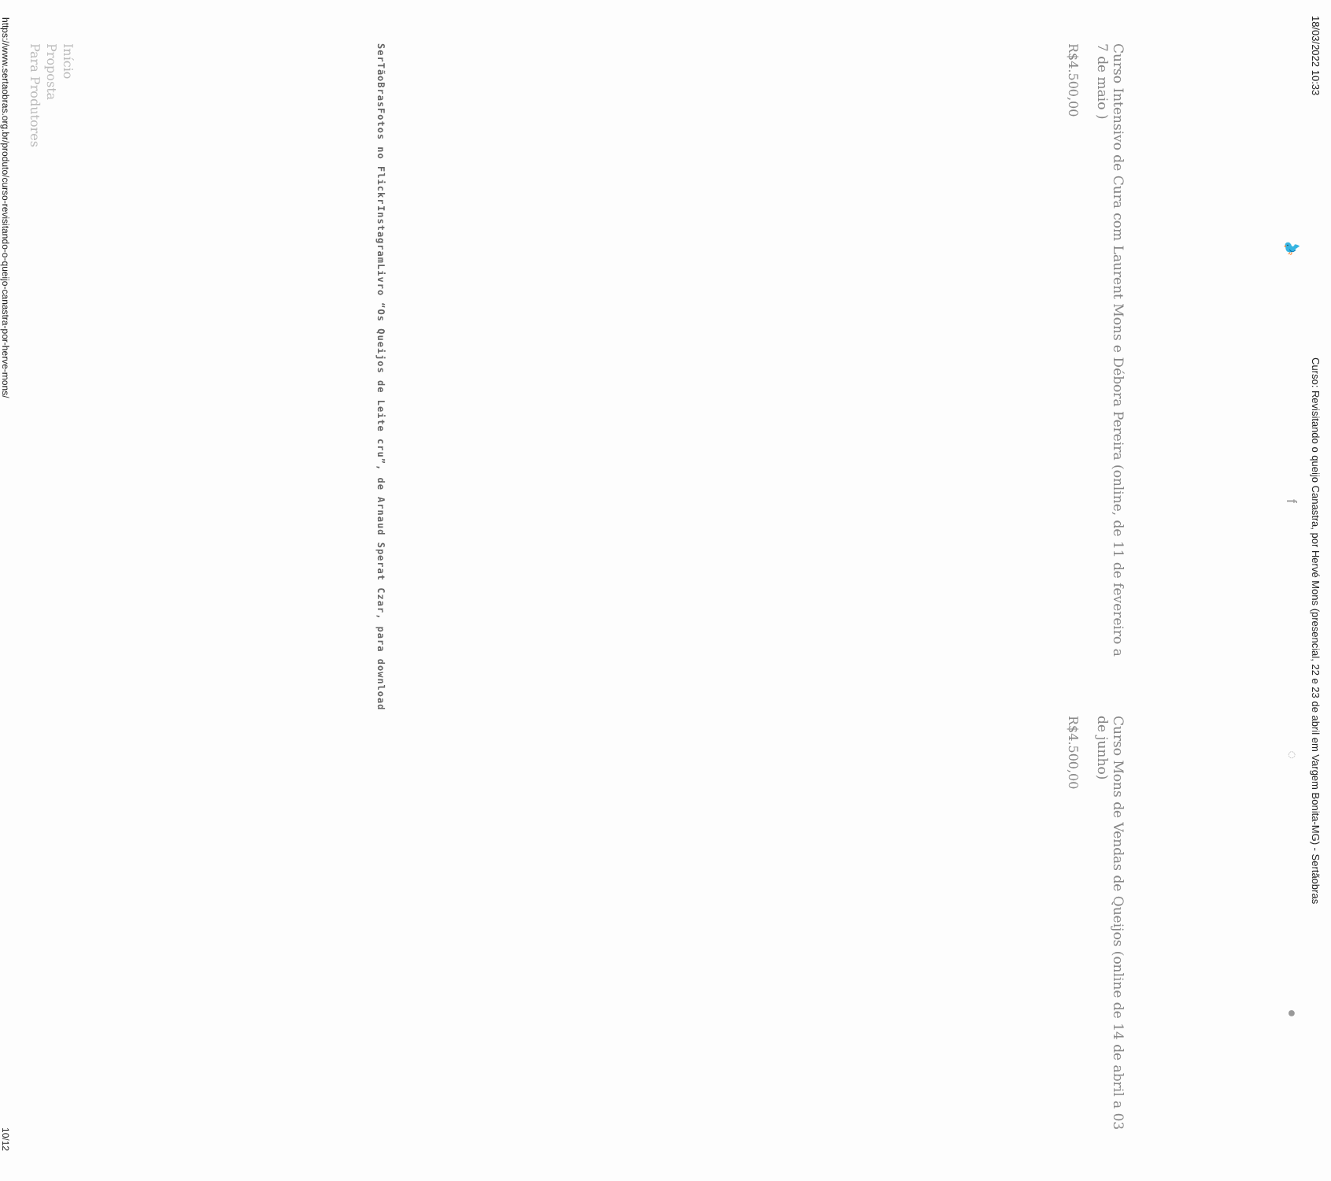18/03/2022 10:33 Curso: Revisitando o queijo Canastra, por Hervé Mons (presencial, 22 e 23 de abril em Vargem Bonita-MG) - Sertãobras
🐦 f ◌ ●
Curso Intensivo de Cura com Laurent Mons e Débora Pereira (online, de 11 de fevereiro a 7 de maio )
R$4.500,00
Curso Mons de Vendas de Queijos (online de 14 de abril a 03 de junho)
R$4.500,00
SerTãoBras
Fotos no Flickr
Instagram
Livro “Os Queijos de Leite cru”, de Arnaud Sperat Czar, para download
Início
Proposta
Para Produtores
https://www.sertaobras.org.br/produto/curso-revisitando-o-queijo-canastra-por-herve-mons/ 10/12